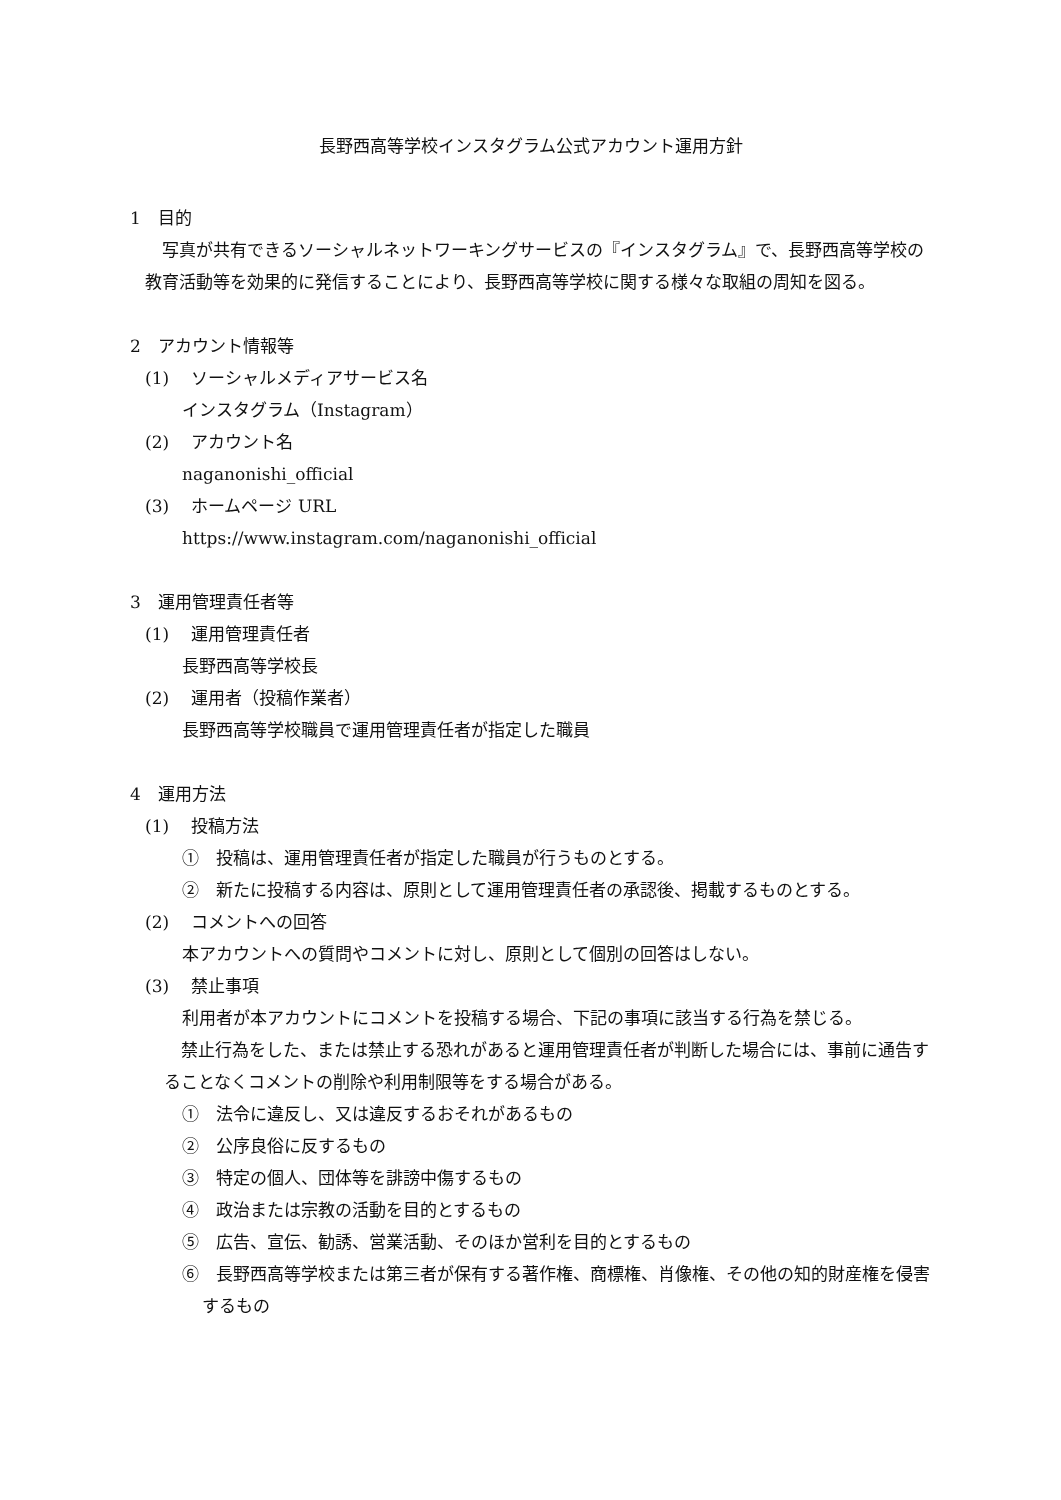長野西高等学校インスタグラム公式アカウント運用方針
1　目的
写真が共有できるソーシャルネットワーキングサービスの『インスタグラム』で、長野西高等学校の教育活動等を効果的に発信することにより、長野西高等学校に関する様々な取組の周知を図る。
2　アカウント情報等
(1)　 ソーシャルメディアサービス名
インスタグラム（Instagram）
(2)　 アカウント名
naganonishi_official
(3)　 ホームページ URL
https://www.instagram.com/naganonishi_official
3　運用管理責任者等
(1)　 運用管理責任者
長野西高等学校長
(2)　 運用者（投稿作業者）
長野西高等学校職員で運用管理責任者が指定した職員
4　運用方法
(1)　 投稿方法
①　投稿は、運用管理責任者が指定した職員が行うものとする。
②　新たに投稿する内容は、原則として運用管理責任者の承認後、掲載するものとする。
(2)　 コメントへの回答
本アカウントへの質問やコメントに対し、原則として個別の回答はしない。
(3)　 禁止事項
利用者が本アカウントにコメントを投稿する場合、下記の事項に該当する行為を禁じる。
禁止行為をした、または禁止する恐れがあると運用管理責任者が判断した場合には、事前に通告することなくコメントの削除や利用制限等をする場合がある。
①　法令に違反し、又は違反するおそれがあるもの
②　公序良俗に反するもの
③　特定の個人、団体等を誹謗中傷するもの
④　政治または宗教の活動を目的とするもの
⑤　広告、宣伝、勧誘、営業活動、そのほか営利を目的とするもの
⑥　長野西高等学校または第三者が保有する著作権、商標権、肖像権、その他の知的財産権を侵害するもの